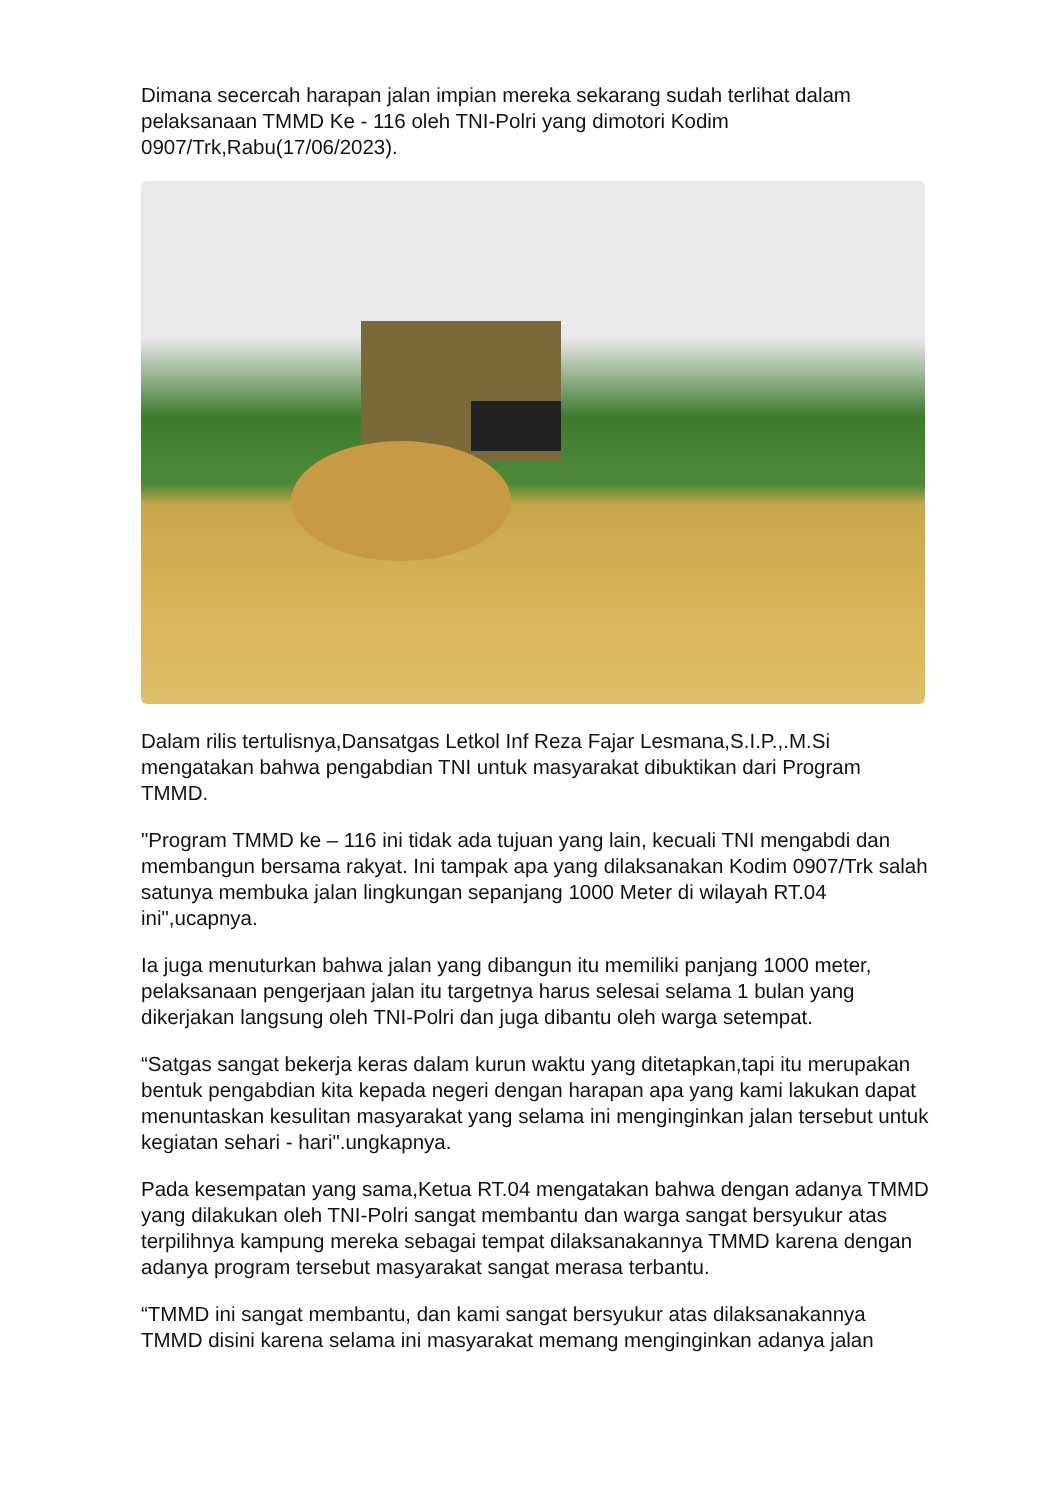Dimana secercah harapan jalan impian mereka sekarang sudah terlihat dalam pelaksanaan TMMD Ke - 116 oleh TNI-Polri yang dimotori Kodim 0907/Trk,Rabu(17/06/2023).
Dalam rilis tertulisnya,Dansatgas Letkol Inf Reza Fajar Lesmana,S.I.P.,.M.Si mengatakan bahwa pengabdian TNI untuk masyarakat dibuktikan dari Program TMMD.
"Program TMMD ke – 116 ini tidak ada tujuan yang lain, kecuali TNI mengabdi dan membangun bersama rakyat. Ini tampak apa yang dilaksanakan Kodim 0907/Trk salah satunya membuka jalan lingkungan sepanjang 1000 Meter di wilayah RT.04 ini",ucapnya.
Ia juga menuturkan bahwa jalan yang dibangun itu memiliki panjang 1000 meter, pelaksanaan pengerjaan jalan itu targetnya harus selesai selama 1 bulan yang dikerjakan langsung oleh TNI-Polri dan juga dibantu oleh warga setempat.
“Satgas sangat bekerja keras dalam kurun waktu yang ditetapkan,tapi itu merupakan bentuk pengabdian kita kepada negeri dengan harapan apa yang kami lakukan dapat menuntaskan kesulitan masyarakat yang selama ini menginginkan jalan tersebut untuk kegiatan sehari - hari".ungkapnya.
Pada kesempatan yang sama,Ketua RT.04 mengatakan bahwa dengan adanya TMMD yang dilakukan oleh TNI-Polri sangat membantu dan warga sangat bersyukur atas terpilihnya kampung mereka sebagai tempat dilaksanakannya TMMD karena dengan adanya program tersebut masyarakat sangat merasa terbantu.
“TMMD ini sangat membantu, dan kami sangat bersyukur atas dilaksanakannya TMMD disini karena selama ini masyarakat memang menginginkan adanya jalan